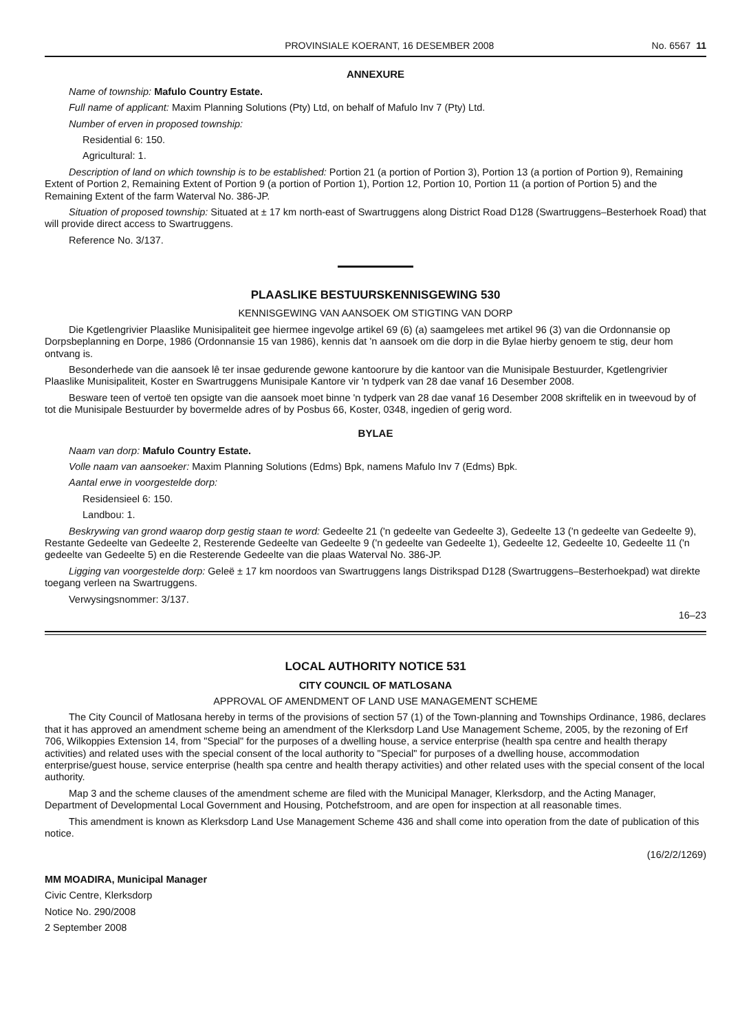PROVINSIALE KOERANT, 16 DESEMBER 2008 No. 6567 11
ANNEXURE
Name of township: Mafulo Country Estate.
Full name of applicant: Maxim Planning Solutions (Pty) Ltd, on behalf of Mafulo Inv 7 (Pty) Ltd.
Number of erven in proposed township:
Residential 6: 150.
Agricultural: 1.
Description of land on which township is to be established: Portion 21 (a portion of Portion 3), Portion 13 (a portion of Portion 9), Remaining Extent of Portion 2, Remaining Extent of Portion 9 (a portion of Portion 1), Portion 12, Portion 10, Portion 11 (a portion of Portion 5) and the Remaining Extent of the farm Waterval No. 386-JP.
Situation of proposed township: Situated at ± 17 km north-east of Swartruggens along District Road D128 (Swartruggens–Besterhoek Road) that will provide direct access to Swartruggens.
Reference No. 3/137.
PLAASLIKE BESTUURSKENNISGEWING 530
KENNISGEWING VAN AANSOEK OM STIGTING VAN DORP
Die Kgetlengrivier Plaaslike Munisipaliteit gee hiermee ingevolge artikel 69 (6) (a) saamgelees met artikel 96 (3) van die Ordonnansie op Dorpsbeplanning en Dorpe, 1986 (Ordonnansie 15 van 1986), kennis dat 'n aansoek om die dorp in die Bylae hierby genoem te stig, deur hom ontvang is.
Besonderhede van die aansoek lê ter insae gedurende gewone kantoorure by die kantoor van die Munisipale Bestuurder, Kgetlengrivier Plaaslike Munisipaliteit, Koster en Swartruggens Munisipale Kantore vir 'n tydperk van 28 dae vanaf 16 Desember 2008.
Besware teen of vertoë ten opsigte van die aansoek moet binne 'n tydperk van 28 dae vanaf 16 Desember 2008 skriftelik en in tweevoud by of tot die Munisipale Bestuurder by bovermelde adres of by Posbus 66, Koster, 0348, ingedien of gerig word.
BYLAE
Naam van dorp: Mafulo Country Estate.
Volle naam van aansoeker: Maxim Planning Solutions (Edms) Bpk, namens Mafulo Inv 7 (Edms) Bpk.
Aantal erwe in voorgestelde dorp:
Residensieel 6: 150.
Landbou: 1.
Beskrywing van grond waarop dorp gestig staan te word: Gedeelte 21 ('n gedeelte van Gedeelte 3), Gedeelte 13 ('n gedeelte van Gedeelte 9), Restante Gedeelte van Gedeelte 2, Resterende Gedeelte van Gedeelte 9 ('n gedeelte van Gedeelte 1), Gedeelte 12, Gedeelte 10, Gedeelte 11 ('n gedeelte van Gedeelte 5) en die Resterende Gedeelte van die plaas Waterval No. 386-JP.
Ligging van voorgestelde dorp: Geleë ± 17 km noordoos van Swartruggens langs Distrikspad D128 (Swartruggens–Besterhoekpad) wat direkte toegang verleen na Swartruggens.
Verwysingsnommer: 3/137.
16–23
LOCAL AUTHORITY NOTICE 531
CITY COUNCIL OF MATLOSANA
APPROVAL OF AMENDMENT OF LAND USE MANAGEMENT SCHEME
The City Council of Matlosana hereby in terms of the provisions of section 57 (1) of the Town-planning and Townships Ordinance, 1986, declares that it has approved an amendment scheme being an amendment of the Klerksdorp Land Use Management Scheme, 2005, by the rezoning of Erf 706, Wilkoppies Extension 14, from "Special" for the purposes of a dwelling house, a service enterprise (health spa centre and health therapy activities) and related uses with the special consent of the local authority to "Special" for purposes of a dwelling house, accommodation enterprise/guest house, service enterprise (health spa centre and health therapy activities) and other related uses with the special consent of the local authority.
Map 3 and the scheme clauses of the amendment scheme are filed with the Municipal Manager, Klerksdorp, and the Acting Manager, Department of Developmental Local Government and Housing, Potchefstroom, and are open for inspection at all reasonable times.
This amendment is known as Klerksdorp Land Use Management Scheme 436 and shall come into operation from the date of publication of this notice.
(16/2/2/1269)
MM MOADIRA, Municipal Manager
Civic Centre, Klerksdorp
Notice No. 290/2008
2 September 2008